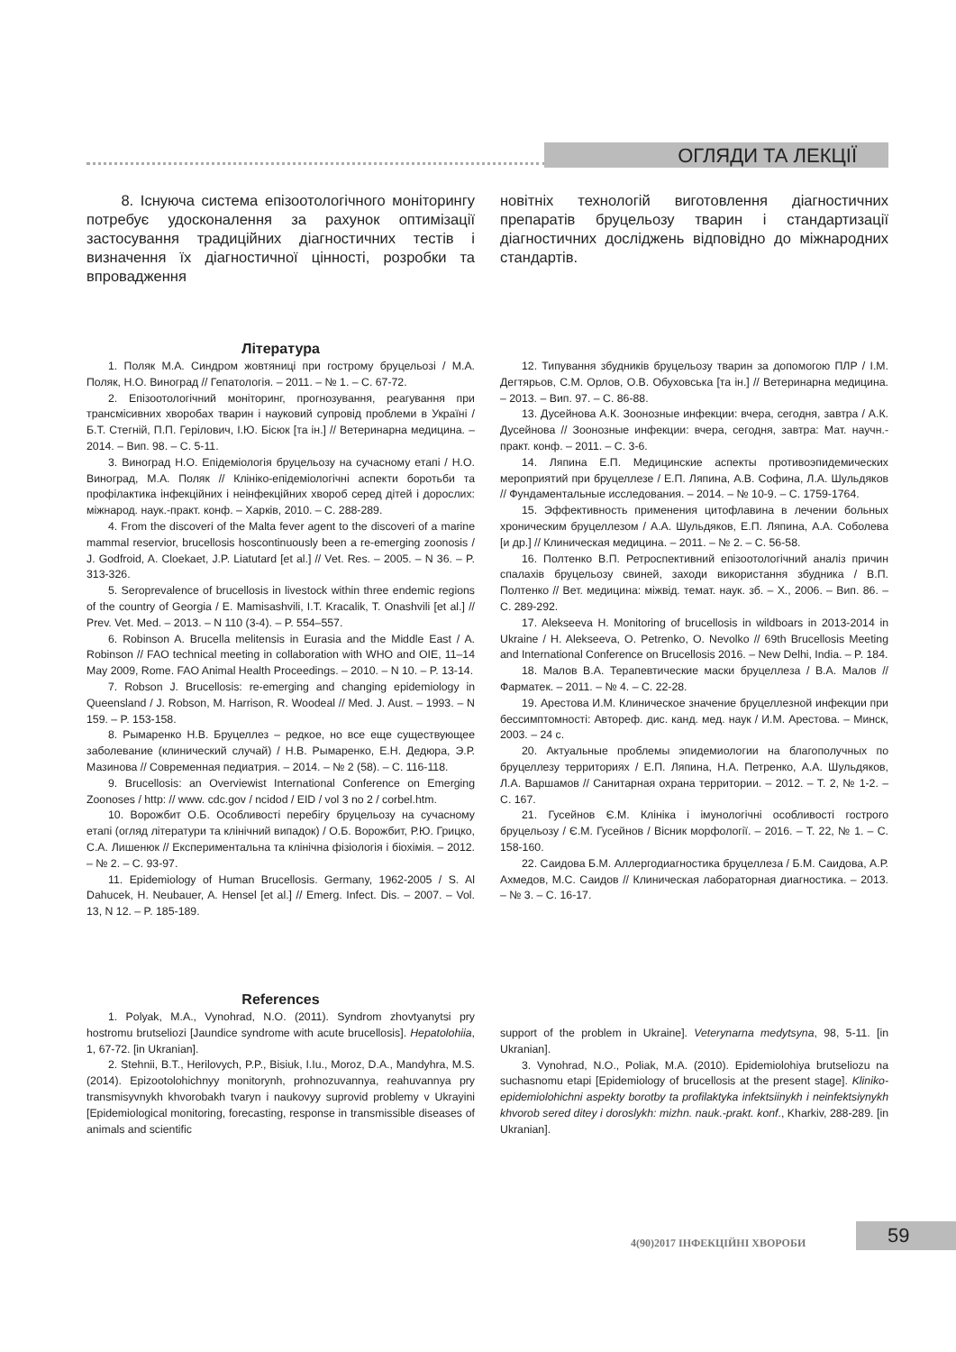ОГЛЯДИ ТА ЛЕКЦІЇ
8. Існуюча система епізоотологічного моніторингу потребує удосконалення за рахунок оптимізації застосування традиційних діагностичних тестів і визначення їх діагностичної цінності, розробки та впровадження
новітніх технологій виготовлення діагностичних препаратів бруцельозу тварин і стандартизації діагностичних досліджень відповідно до міжнародних стандартів.
Література
1. Поляк М.А. Синдром жовтяниці при гострому бруцельозі / М.А. Поляк, Н.О. Виноград // Гепатологія. – 2011. – № 1. – С. 67-72.
2. Епізоотологічний моніторинг, прогнозування, реагування при трансмісивних хворобах тварин і науковий супровід проблеми в Україні / Б.Т. Стегній, П.П. Герілович, І.Ю. Бісюк [та ін.] // Ветеринарна медицина. – 2014. – Вип. 98. – С. 5-11.
3. Виноград Н.О. Епідеміологія бруцельозу на сучасному етапі / Н.О. Виноград, М.А. Поляк // Клініко-епідеміологічні аспекти боротьби та профілактика інфекційних і неінфекційних хвороб серед дітей і дорослих: міжнарод. наук.-практ. конф. – Харків, 2010. – С. 288-289.
4. From the discoveri of the Malta fever agent to the discoveri of a marine mammal reservior, brucellosis hoscontinuously been a re-emerging zoonosis / J. Godfroid, A. Cloekaet, J.P. Liatutard [et al.] // Vet. Res. – 2005. – N 36. – P. 313-326.
5. Seroprevalence of brucellosis in livestock within three endemic regions of the country of Georgia / E. Mamisashvili, I.T. Kracalik, T. Onashvili [et al.] // Prev. Vet. Med. – 2013. – N 110 (3-4). – P. 554–557.
6. Robinson A. Brucella melitensis in Eurasia and the Middle East / A. Robinson // FAO technical meeting in collaboration with WHO and OIE, 11–14 May 2009, Rome. FAO Animal Health Proceedings. – 2010. – N 10. – P. 13-14.
7. Robson J. Brucellosis: re-emerging and changing epidemiology in Queensland / J. Robson, M. Harrison, R. Woodeal // Med. J. Aust. – 1993. – N 159. – P. 153-158.
8. Рымаренко Н.В. Бруцеллез – редкое, но все еще существующее заболевание (клинический случай) / Н.В. Рымаренко, Е.Н. Дедюра, Э.Р. Мазинова // Современная педиатрия. – 2014. – № 2 (58). – С. 116-118.
9. Brucellosis: an Overviewist International Conference on Emerging Zoonoses / http: // www. cdc.gov / ncidod / EID / vol 3 no 2 / corbel.htm.
10. Ворожбит О.Б. Особливості перебігу бруцельозу на сучасному етапі (огляд літератури та клінічний випадок) / О.Б. Ворожбит, Р.Ю. Грицко, С.А. Лишенюк // Експериментальна та клінічна фізіологія і біохімія. – 2012. – № 2. – С. 93-97.
11. Epidemiology of Human Brucellosis. Germany, 1962-2005 / S. Al Dahucek, H. Neubauer, A. Hensel [et al.] // Emerg. Infect. Dis. – 2007. – Vol. 13, N 12. – P. 185-189.
12. Типування збудників бруцельозу тварин за допомогою ПЛР / І.М. Дегтярьов, С.М. Орлов, О.В. Обуховська [та ін.] // Ветеринарна медицина. – 2013. – Вип. 97. – С. 86-88.
13. Дусейнова А.К. Зоонозные инфекции: вчера, сегодня, завтра / А.К. Дусейнова // Зоонозные инфекции: вчера, сегодня, завтра: Мат. научн.-практ. конф. – 2011. – С. 3-6.
14. Ляпина Е.П. Медицинские аспекты противоэпидемических мероприятий при бруцеллезе / Е.П. Ляпина, А.В. Софина, Л.А. Шульдяков // Фундаментальные исследования. – 2014. – № 10-9. – С. 1759-1764.
15. Эффективность применения цитофлавина в лечении больных хроническим бруцеллезом / А.А. Шульдяков, Е.П. Ляпина, А.А. Соболева [и др.] // Клиническая медицина. – 2011. – № 2. – С. 56-58.
16. Полтенко В.П. Ретроспективний епізоотологічний аналіз причин спалахів бруцельозу свиней, заходи використання збудника / В.П. Полтенко // Вет. медицина: міжвід. темат. наук. зб. – Х., 2006. – Вип. 86. – С. 289-292.
17. Alekseeva H. Monitoring of brucellosis in wildboars in 2013-2014 in Ukraine / H. Alekseeva, O. Petrenko, O. Nevolko // 69th Brucellosis Meeting and International Conference on Brucellosis 2016. – New Delhi, India. – P. 184.
18. Малов В.А. Терапевтические маски бруцеллеза / В.А. Малов // Фарматек. – 2011. – № 4. – С. 22-28.
19. Арестова И.М. Клиническое значение бруцеллезной инфекции при бессимптомності: Автореф. дис. канд. мед. наук / И.М. Арестова. – Минск, 2003. – 24 с.
20. Актуальные проблемы эпидемиологии на благополучных по бруцеллезу территориях / Е.П. Ляпина, Н.А. Петренко, А.А. Шульдяков, Л.А. Варшамов // Санитарная охрана территории. – 2012. – Т. 2, № 1-2. – С. 167.
21. Гусейнов Є.М. Клініка і імунологічні особливості гострого бруцельозу / Є.М. Гусейнов / Вісник морфології. – 2016. – Т. 22, № 1. – С. 158-160.
22. Саидова Б.М. Аллергодиагностика бруцеллеза / Б.М. Саидова, А.Р. Ахмедов, М.С. Саидов // Клиническая лабораторная диагностика. – 2013. – № 3. – С. 16-17.
References
1. Polyak, M.A., Vynohrad, N.O. (2011). Syndrom zhovtyanytsi pry hostromu brutseliozi [Jaundice syndrome with acute brucellosis]. Hepatolohiia, 1, 67-72. [in Ukranian].
2. Stehnii, B.T., Herilovych, P.P., Bisiuk, I.Iu., Moroz, D.A., Mandyhra, M.S. (2014). Epizootolohichnyy monitorynh, prohnozuvannya, reahuvannya pry transmisyvnykh khvorobakh tvaryn i naukovyy suprovid problemy v Ukrayini [Epidemiological monitoring, forecasting, response in transmissible diseases of animals and scientific
support of the problem in Ukraine]. Veterynarna medytsyna, 98, 5-11. [in Ukranian].
3. Vynohrad, N.O., Poliak, M.A. (2010). Epidemiolohiya brutseliozu na suchasnomu etapi [Epidemiology of brucellosis at the present stage]. Kliniko-epidemiolohichni aspekty borotby ta profilaktyka infektsiinykh i neinfektsiynykh khvorob sered ditey i doroslykh: mizhn. nauk.-prakt. konf., Kharkiv, 288-289. [in Ukranian].
4(90)2017 ІНФЕКЦІЙНІ ХВОРОБИ 59